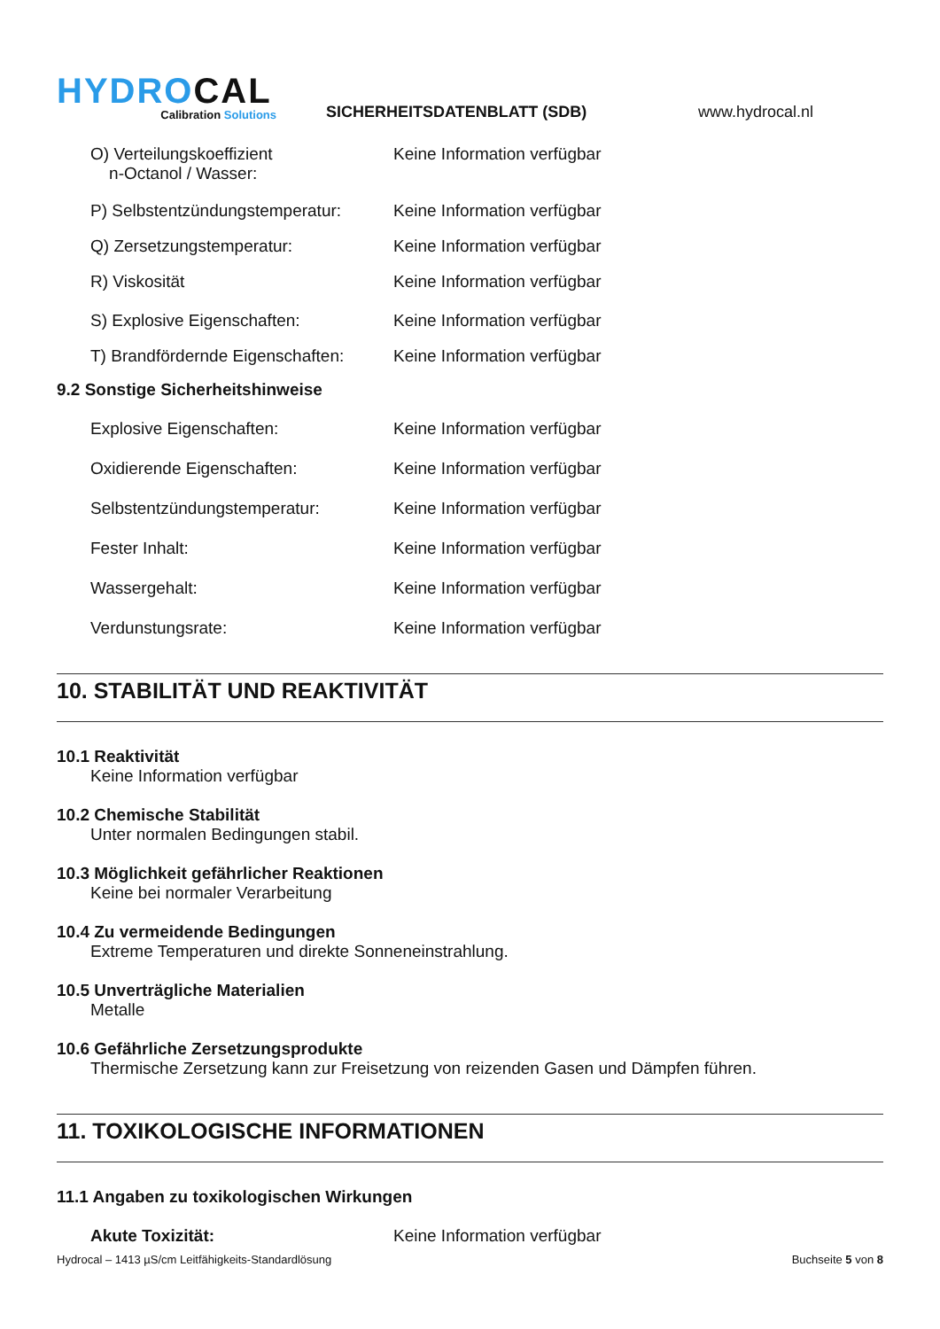HYDROCAL
Calibration Solutions
SICHERHEITSDATENBLATT (SDB)
www.hydrocal.nl
O) Verteilungskoeffizient
n-Octanol / Wasser:
Keine Information verfügbar
P) Selbstentzündungstemperatur:
Keine Information verfügbar
Q) Zersetzungstemperatur: Keine Information verfügbar
R) Viskosität Keine Information verfügbar
S) Explosive Eigenschaften: Keine Information verfügbar
T) Brandfördernde Eigenschaften:
Keine Information verfügbar
9.2 Sonstige Sicherheitshinweise
Explosive Eigenschaften: Keine Information verfügbar
Oxidierende Eigenschaften: Keine Information verfügbar
Selbstentzündungstemperatur: Keine Information verfügbar
Fester Inhalt: Keine Information verfügbar
Wassergehalt: Keine Information verfügbar
Verdunstungsrate: Keine Information verfügbar
10. STABILITÄT UND REAKTIVITÄT
10.1 Reaktivität
Keine Information verfügbar
10.2 Chemische Stabilität
Unter normalen Bedingungen stabil.
10.3 Möglichkeit gefährlicher Reaktionen
Keine bei normaler Verarbeitung
10.4 Zu vermeidende Bedingungen
Extreme Temperaturen und direkte Sonneneinstrahlung.
10.5 Unverträgliche Materialien
Metalle
10.6 Gefährliche Zersetzungsprodukte
Thermische Zersetzung kann zur Freisetzung von reizenden Gasen und Dämpfen führen.
11. TOXIKOLOGISCHE INFORMATIONEN
11.1 Angaben zu toxikologischen Wirkungen
Akute Toxizität: Keine Information verfügbar
Hydrocal – 1413 µS/cm Leitfähigkeits-Standardlösung Buchseite 5 von 8